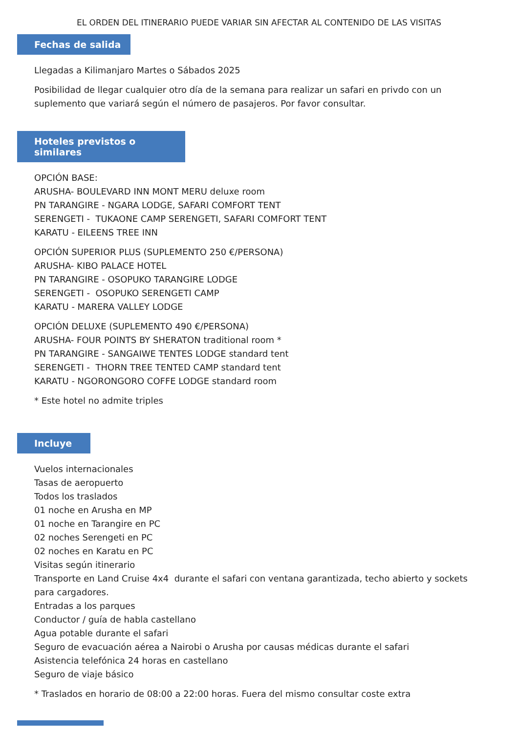EL ORDEN DEL ITINERARIO PUEDE VARIAR SIN AFECTAR AL CONTENIDO DE LAS VISITAS
Fechas de salida
Llegadas a Kilimanjaro Martes o Sábados 2025
Posibilidad de llegar cualquier otro día de la semana para realizar un safari en privdo con un suplemento que variará según el número de pasajeros. Por favor consultar.
Hoteles previstos o similares
OPCIÓN BASE:
ARUSHA- BOULEVARD INN MONT MERU deluxe room
PN TARANGIRE - NGARA LODGE, SAFARI COMFORT TENT
SERENGETI - TUKAONE CAMP SERENGETI, SAFARI COMFORT TENT
KARATU - EILEENS TREE INN
OPCIÓN SUPERIOR PLUS (SUPLEMENTO 250 €/PERSONA)
ARUSHA- KIBO PALACE HOTEL
PN TARANGIRE - OSOPUKO TARANGIRE LODGE
SERENGETI - OSOPUKO SERENGETI CAMP
KARATU - MARERA VALLEY LODGE
OPCIÓN DELUXE (SUPLEMENTO 490 €/PERSONA)
ARUSHA- FOUR POINTS BY SHERATON traditional room *
PN TARANGIRE - SANGAIWE TENTES LODGE standard tent
SERENGETI - THORN TREE TENTED CAMP standard tent
KARATU - NGORONGORO COFFE LODGE standard room
* Este hotel no admite triples
Incluye
Vuelos internacionales
Tasas de aeropuerto
Todos los traslados
01 noche en Arusha en MP
01 noche en Tarangire en PC
02 noches Serengeti en PC
02 noches en Karatu en PC
Visitas según itinerario
Transporte en Land Cruise 4x4 durante el safari con ventana garantizada, techo abierto y sockets para cargadores.
Entradas a los parques
Conductor / guía de habla castellano
Agua potable durante el safari
Seguro de evacuación aérea a Nairobi o Arusha por causas médicas durante el safari
Asistencia telefónica 24 horas en castellano
Seguro de viaje básico
* Traslados en horario de 08:00 a 22:00 horas. Fuera del mismo consultar coste extra